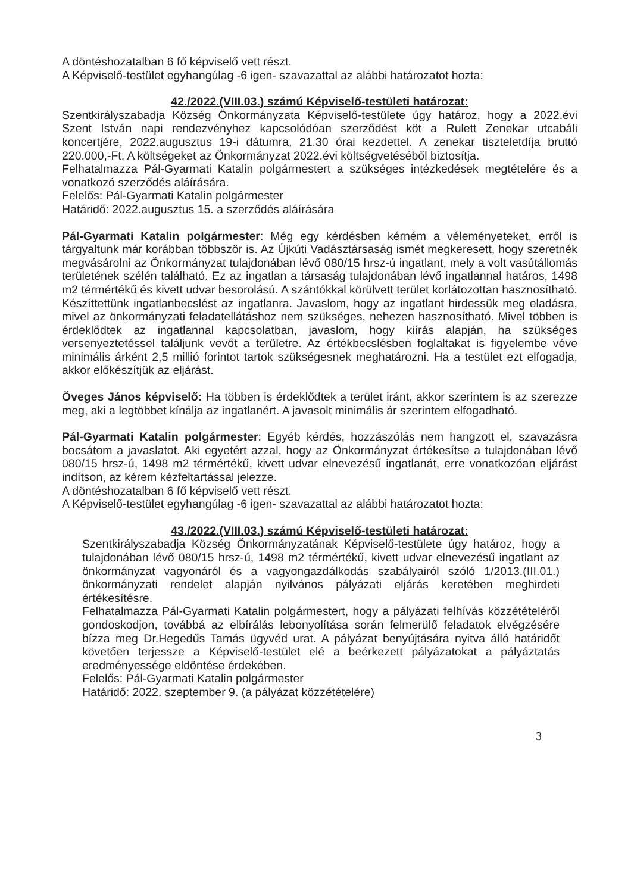A döntéshozatalban 6 fő képviselő vett részt.
A Képviselő-testület egyhangúlag -6 igen- szavazattal az alábbi határozatot hozta:
42./2022.(VIII.03.) számú Képviselő-testületi határozat:
Szentkirályszabadja Község Önkormányzata Képviselő-testülete úgy határoz, hogy a 2022.évi Szent István napi rendezvényhez kapcsolódóan szerződést köt a Rulett Zenekar utcabáli koncertjére, 2022.augusztus 19-i dátumra, 21.30 órai kezdettel. A zenekar tiszteletdíja bruttó 220.000,-Ft. A költségeket az Önkormányzat 2022.évi költségvetéséből biztosítja.
Felhatalmazza Pál-Gyarmati Katalin polgármestert a szükséges intézkedések megtételére és a vonatkozó szerződés aláírására.
Felelős: Pál-Gyarmati Katalin polgármester
Határidő: 2022.augusztus 15. a szerződés aláírására
Pál-Gyarmati Katalin polgármester: Még egy kérdésben kérném a véleményeteket, erről is tárgyaltunk már korábban többször is. Az Újkúti Vadásztársaság ismét megkeresett, hogy szeretnék megvásárolni az Önkormányzat tulajdonában lévő 080/15 hrsz-ú ingatlant, mely a volt vasútállomás területének szélén található. Ez az ingatlan a társaság tulajdonában lévő ingatlannal határos, 1498 m2 térmértékű és kivett udvar besorolású. A szántókkal körülvett terület korlátozottan hasznosítható. Készíttettünk ingatlanbecslést az ingatlanra. Javaslom, hogy az ingatlant hirdessük meg eladásra, mivel az önkormányzati feladatellátáshoz nem szükséges, nehezen hasznosítható. Mivel többen is érdeklődtek az ingatlannal kapcsolatban, javaslom, hogy kiírás alapján, ha szükséges versenyeztetéssel találjunk vevőt a területre. Az értékbecslésben foglaltakat is figyelembe véve minimális árként 2,5 millió forintot tartok szükségesnek meghatározni. Ha a testület ezt elfogadja, akkor előkészítjük az eljárást.
Öveges János képviselő: Ha többen is érdeklődtek a terület iránt, akkor szerintem is az szerezze meg, aki a legtöbbet kínálja az ingatlanért. A javasolt minimális ár szerintem elfogadható.
Pál-Gyarmati Katalin polgármester: Egyéb kérdés, hozzászólás nem hangzott el, szavazásra bocsátom a javaslatot. Aki egyetért azzal, hogy az Önkormányzat értékesítse a tulajdonában lévő 080/15 hrsz-ú, 1498 m2 térmértékű, kivett udvar elnevezésű ingatlanát, erre vonatkozóan eljárást indítson, az kérem kézfeltartással jelezze.
A döntéshozatalban 6 fő képviselő vett részt.
A Képviselő-testület egyhangúlag -6 igen- szavazattal az alábbi határozatot hozta:
43./2022.(VIII.03.) számú Képviselő-testületi határozat:
Szentkirályszabadja Község Önkormányzatának Képviselő-testülete úgy határoz, hogy a tulajdonában lévő 080/15 hrsz-ú, 1498 m2 térmértékű, kivett udvar elnevezésű ingatlant az önkormányzat vagyonáról és a vagyongazdálkodás szabályairól szóló 1/2013.(III.01.) önkormányzati rendelet alapján nyilvános pályázati eljárás keretében meghirdeti értékesítésre.
Felhatalmazza Pál-Gyarmati Katalin polgármestert, hogy a pályázati felhívás közzétételéről gondoskodjon, továbbá az elbírálás lebonyolítása során felmerülő feladatok elvégzésére bízza meg Dr.Hegedűs Tamás ügyvéd urat. A pályázat benyújtására nyitva álló határidőt követően terjessze a Képviselő-testület elé a beérkezett pályázatokat a pályáztatás eredményessége eldöntése érdekében.
Felelős: Pál-Gyarmati Katalin polgármester
Határidő: 2022. szeptember 9. (a pályázat közzétételére)
3